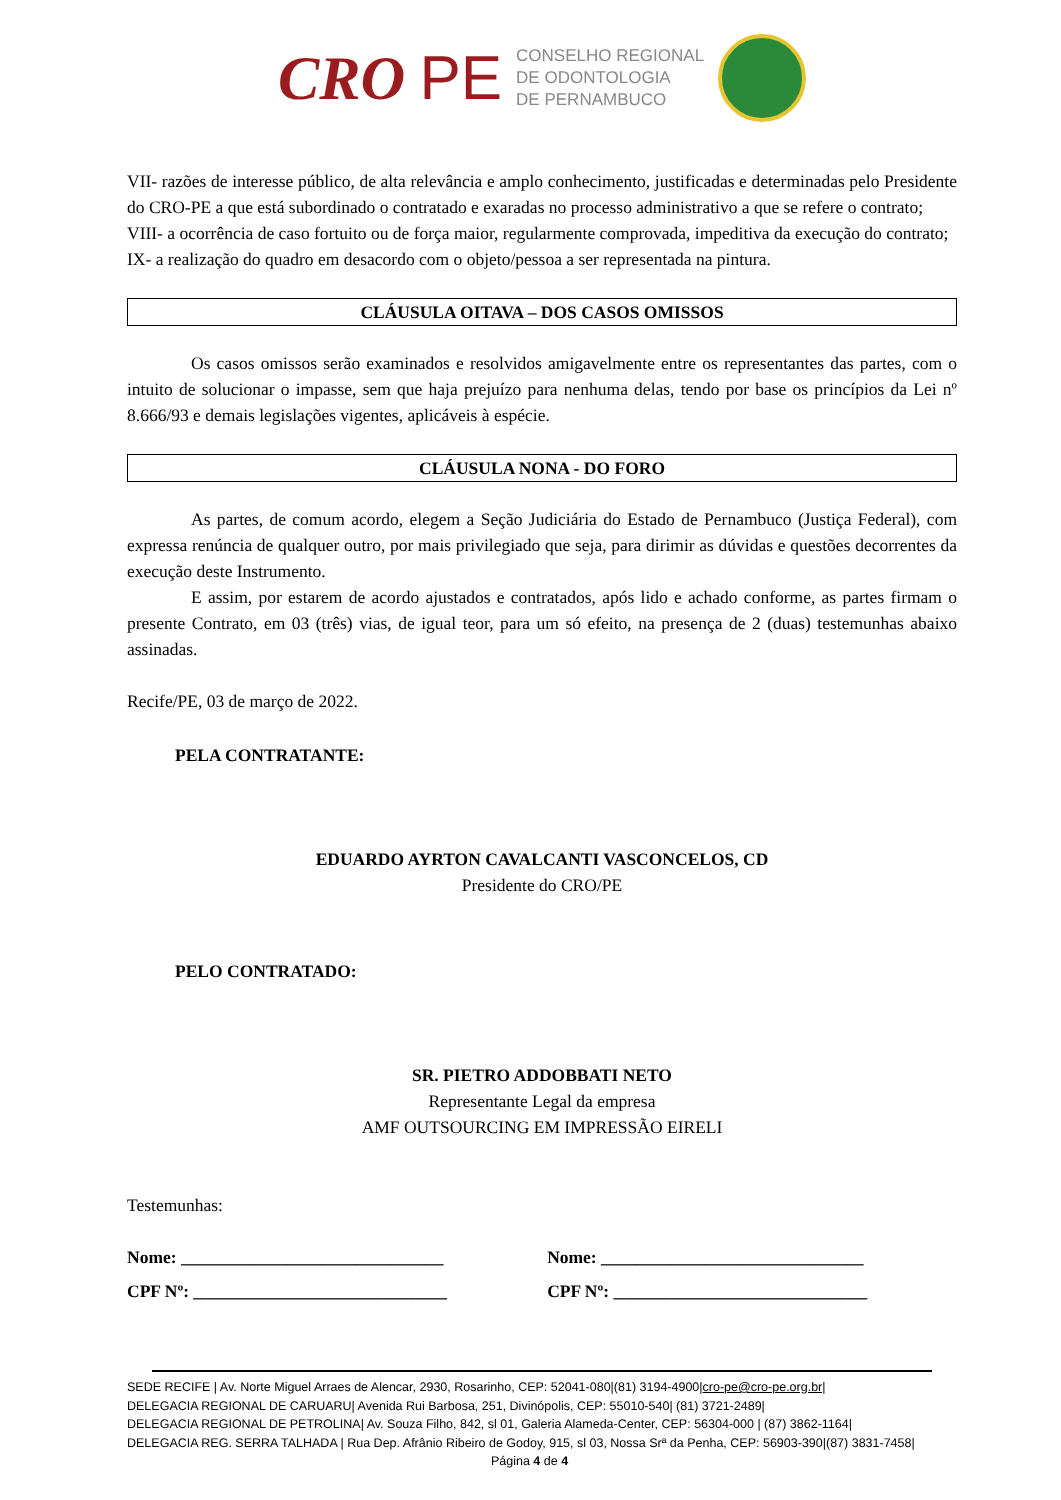CRO PE
CONSELHO REGIONAL
DE ODONTOLOGIA
DE PERNAMBUCO
VII- razões de interesse público, de alta relevância e amplo conhecimento, justificadas e determinadas pelo Presidente do CRO-PE a que está subordinado o contratado e exaradas no processo administrativo a que se refere o contrato;
VIII- a ocorrência de caso fortuito ou de força maior, regularmente comprovada, impeditiva da execução do contrato;
IX- a realização do quadro em desacordo com o objeto/pessoa a ser representada na pintura.
CLÁUSULA OITAVA – DOS CASOS OMISSOS
Os casos omissos serão examinados e resolvidos amigavelmente entre os representantes das partes, com o intuito de solucionar o impasse, sem que haja prejuízo para nenhuma delas, tendo por base os princípios da Lei nº 8.666/93 e demais legislações vigentes, aplicáveis à espécie.
CLÁUSULA NONA - DO FORO
As partes, de comum acordo, elegem a Seção Judiciária do Estado de Pernambuco (Justiça Federal), com expressa renúncia de qualquer outro, por mais privilegiado que seja, para dirimir as dúvidas e questões decorrentes da execução deste Instrumento.
E assim, por estarem de acordo ajustados e contratados, após lido e achado conforme, as partes firmam o presente Contrato, em 03 (três) vias, de igual teor, para um só efeito, na presença de 2 (duas) testemunhas abaixo assinadas.
Recife/PE, 03 de março de 2022.
PELA CONTRATANTE:
EDUARDO AYRTON CAVALCANTI VASCONCELOS, CD
Presidente do CRO/PE
PELO CONTRATADO:
SR. PIETRO ADDOBBATI NETO
Representante Legal da empresa
AMF OUTSOURCING EM IMPRESSÃO EIRELI
Testemunhas:
Nome: ______________________________
CPF Nº: _____________________________
Nome: ______________________________
CPF Nº: _____________________________
SEDE RECIFE | Av. Norte Miguel Arraes de Alencar, 2930, Rosarinho, CEP: 52041-080|(81) 3194-4900|cro-pe@cro-pe.org.br|
DELEGACIA REGIONAL DE CARUARU| Avenida Rui Barbosa, 251, Divinópolis, CEP: 55010-540| (81) 3721-2489|
DELEGACIA REGIONAL DE PETROLINA| Av. Souza Filho, 842, sl 01, Galeria Alameda-Center, CEP: 56304-000 | (87) 3862-1164|
DELEGACIA REG. SERRA TALHADA | Rua Dep. Afrânio Ribeiro de Godoy, 915, sl 03, Nossa Srª da Penha, CEP: 56903-390|(87) 3831-7458|
Página 4 de 4